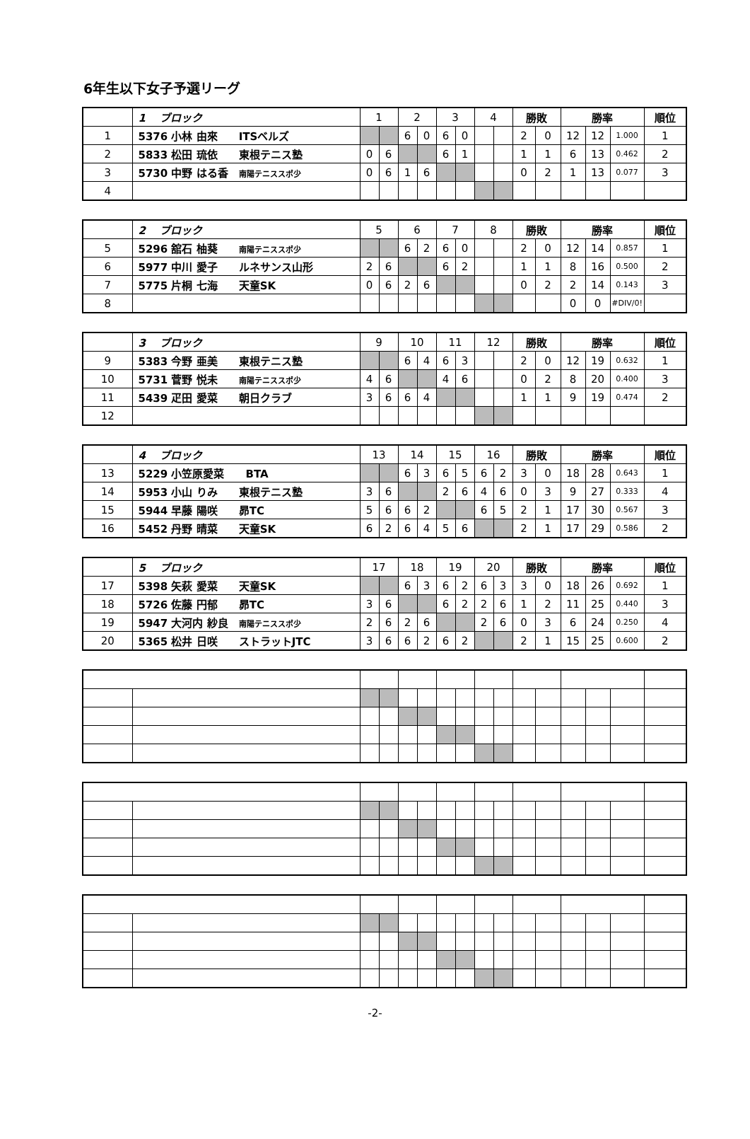6年生以下女子予選リーグ
| | 1 ブロック | 1 | | 2 | | 3 | | 4 | | 勝敗 | | 勝率 | | | 順位 |
| 1 | 5376 小林 由來 ITSベルズ | | | 6 | 0 | 6 | 0 | | | 2 | 0 | 12 | 12 | 1.000 | 1 |
| 2 | 5833 松田 琉依 東根テニス塾 | 0 | 6 | | | 6 | 1 | | | 1 | 1 | 6 | 13 | 0.462 | 2 |
| 3 | 5730 中野 はる香 南陽テニススポ少 | 0 | 6 | 1 | 6 | | | | | 0 | 2 | 1 | 13 | 0.077 | 3 |
| 4 | | | | | | | | | | | | | | | |
| | 2 ブロック | 5 | | 6 | | 7 | | 8 | | 勝敗 | | 勝率 | | | 順位 |
| 5 | 5296 舘石 柚葵 南陽テニススポ少 | | | 6 | 2 | 6 | 0 | | | 2 | 0 | 12 | 14 | 0.857 | 1 |
| 6 | 5977 中川 愛子 ルネサンス山形 | 2 | 6 | | | 6 | 2 | | | 1 | 1 | 8 | 16 | 0.500 | 2 |
| 7 | 5775 片桐 七海 天童SK | 0 | 6 | 2 | 6 | | | | | 0 | 2 | 2 | 14 | 0.143 | 3 |
| 8 | | | | | | | | | | | | 0 | 0 | #DIV/0! | |
| | 3 ブロック | 9 | | 10 | | 11 | | 12 | | 勝敗 | | 勝率 | | | 順位 |
| 9 | 5383 今野 亜美 東根テニス塾 | | | 6 | 4 | 6 | 3 | | | 2 | 0 | 12 | 19 | 0.632 | 1 |
| 10 | 5731 菅野 悦未 南陽テニススポ少 | 4 | 6 | | | 4 | 6 | | | 0 | 2 | 8 | 20 | 0.400 | 3 |
| 11 | 5439 疋田 愛菜 朝日クラブ | 3 | 6 | 6 | 4 | | | | | 1 | 1 | 9 | 19 | 0.474 | 2 |
| 12 | | | | | | | | | | | | | | | |
| | 4 ブロック | 13 | | 14 | | 15 | | 16 | | 勝敗 | | 勝率 | | | 順位 |
| 13 | 5229 小笠原愛菜 BTA | | | 6 | 3 | 6 | 5 | 6 | 2 | 3 | 0 | 18 | 28 | 0.643 | 1 |
| 14 | 5953 小山 りみ 東根テニス塾 | 3 | 6 | | | 2 | 6 | 4 | 6 | 0 | 3 | 9 | 27 | 0.333 | 4 |
| 15 | 5944 早藤 陽咲 昴TC | 5 | 6 | 6 | 2 | | | 6 | 5 | 2 | 1 | 17 | 30 | 0.567 | 3 |
| 16 | 5452 丹野 晴菜 天童SK | 6 | 2 | 6 | 4 | 5 | 6 | | | 2 | 1 | 17 | 29 | 0.586 | 2 |
| | 5 ブロック | 17 | | 18 | | 19 | | 20 | | 勝敗 | | 勝率 | | | 順位 |
| 17 | 5398 矢萩 愛菜 天童SK | | | 6 | 3 | 6 | 2 | 6 | 3 | 3 | 0 | 18 | 26 | 0.692 | 1 |
| 18 | 5726 佐藤 円郁 昴TC | 3 | 6 | | | 6 | 2 | 2 | 6 | 1 | 2 | 11 | 25 | 0.440 | 3 |
| 19 | 5947 大河内 紗良 南陽テニススポ少 | 2 | 6 | 2 | 6 | | | 2 | 6 | 0 | 3 | 6 | 24 | 0.250 | 4 |
| 20 | 5365 松井 日咲 ストラットJTC | 3 | 6 | 6 | 2 | 6 | 2 | | | 2 | 1 | 15 | 25 | 0.600 | 2 |
-2-